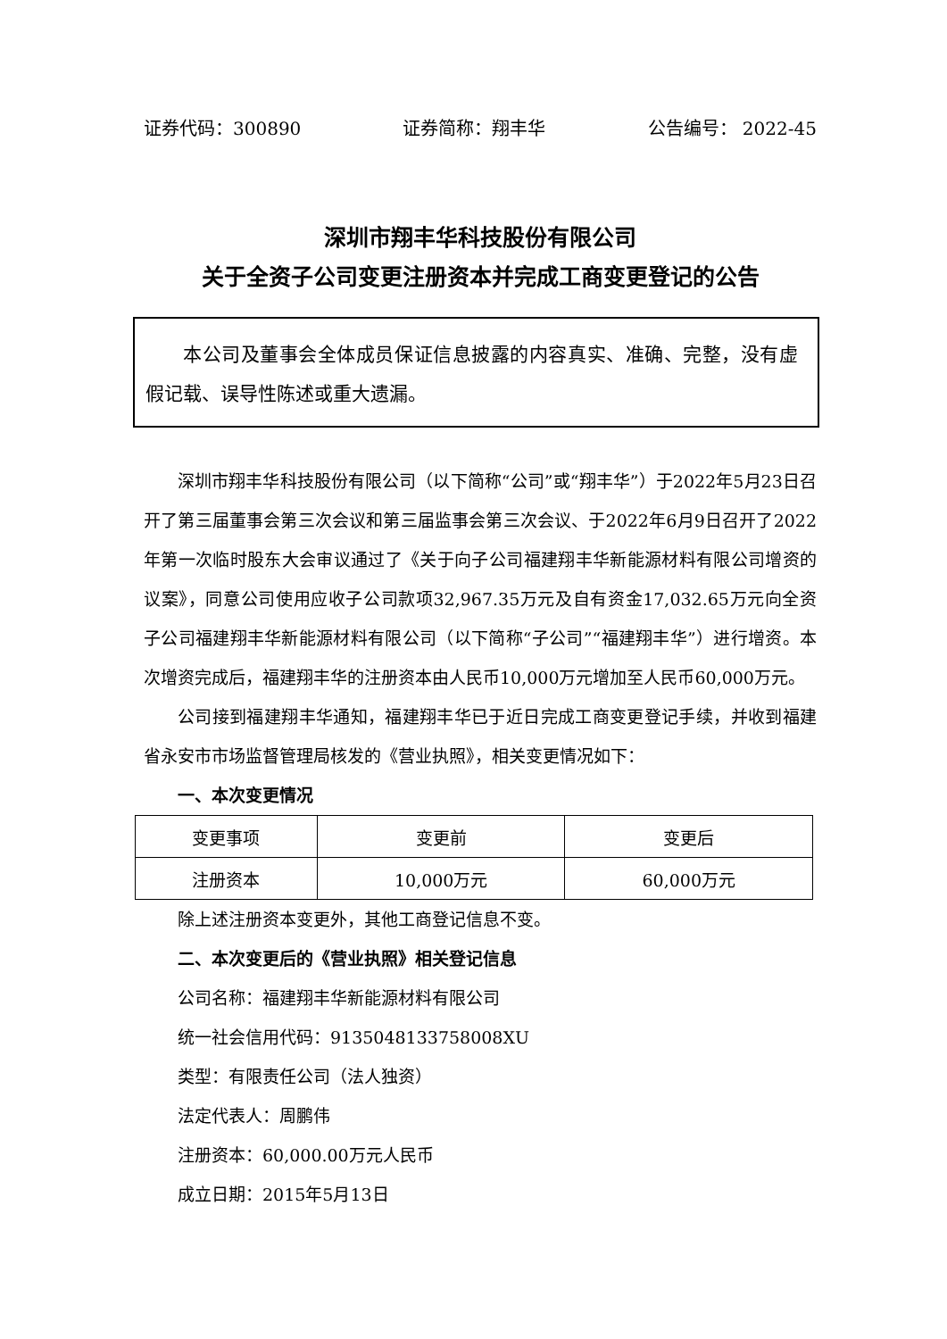证券代码：300890 证券简称：翔丰华 公告编号： 2022-45
深圳市翔丰华科技股份有限公司
关于全资子公司变更注册资本并完成工商变更登记的公告
本公司及董事会全体成员保证信息披露的内容真实、准确、完整，没有虚假记载、误导性陈述或重大遗漏。
深圳市翔丰华科技股份有限公司（以下简称“公司”或“翔丰华”）于2022年5月23日召开了第三届董事会第三次会议和第三届监事会第三次会议、于2022年6月9日召开了2022年第一次临时股东大会审议通过了《关于向子公司福建翔丰华新能源材料有限公司增资的议案》，同意公司使用应收子公司款项32,967.35万元及自有资金17,032.65万元向全资子公司福建翔丰华新能源材料有限公司（以下简称“子公司”“福建翔丰华”）进行增资。本次增资完成后，福建翔丰华的注册资本由人民币10,000万元增加至人民币60,000万元。
公司接到福建翔丰华通知，福建翔丰华已于近日完成工商变更登记手续，并收到福建省永安市市场监督管理局核发的《营业执照》，相关变更情况如下：
一、本次变更情况
| 变更事项 | 变更前 | 变更后 |
| 注册资本 | 10,000万元 | 60,000万元 |
除上述注册资本变更外，其他工商登记信息不变。
二、本次变更后的《营业执照》相关登记信息
公司名称：福建翔丰华新能源材料有限公司
统一社会信用代码：9135048133758008XU
类型：有限责任公司（法人独资）
法定代表人：周鹏伟
注册资本：60,000.00万元人民币
成立日期：2015年5月13日